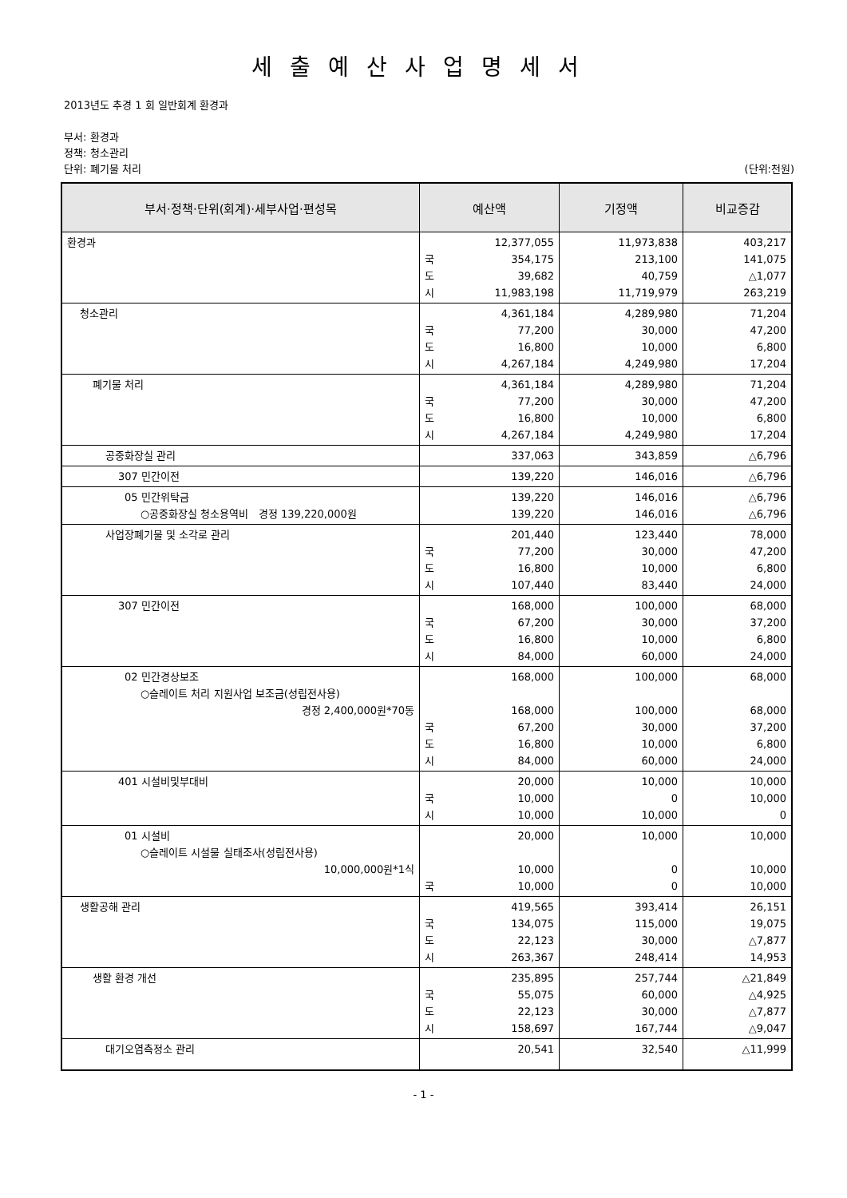세출예산사업명세서
2013년도 추경 1 회 일반회계 환경과
부서: 환경과
정책: 청소관리
단위: 폐기물 처리 (단위:천원)
| 부서·정책·단위(회계)·세부사업·편성목 | 예산액 | 기정액 | 비교증감 |
| --- | --- | --- | --- |
| 환경과 | 12,377,055 국 354,175 도 39,682 시 11,983,198 | 11,973,838 213,100 40,759 11,719,979 | 403,217 141,075 △1,077 263,219 |
| 청소관리 | 4,361,184 국 77,200 도 16,800 시 4,267,184 | 4,289,980 30,000 10,000 4,249,980 | 71,204 47,200 6,800 17,204 |
| 폐기물 처리 | 4,361,184 국 77,200 도 16,800 시 4,267,184 | 4,289,980 30,000 10,000 4,249,980 | 71,204 47,200 6,800 17,204 |
| 공중화장실 관리 | 337,063 | 343,859 | △6,796 |
| 307 민간이전 | 139,220 | 146,016 | △6,796 |
| 05 민간위탁금 ○공중화장실 청소용역비 경정 139,220,000원 | 139,220 139,220 | 146,016 146,016 | △6,796 △6,796 |
| 사업장폐기물 및 소각로 관리 | 201,440 국 77,200 도 16,800 시 107,440 | 123,440 30,000 10,000 83,440 | 78,000 47,200 6,800 24,000 |
| 307 민간이전 | 168,000 국 67,200 도 16,800 시 84,000 | 100,000 30,000 10,000 60,000 | 68,000 37,200 6,800 24,000 |
| 02 민간경상보조 ○슬레이트 처리 지원사업 보조금(성립전사용) 경정 2,400,000원*70동 | 168,000 168,000 국 67,200 도 16,800 시 84,000 | 100,000 100,000 30,000 10,000 60,000 | 68,000 68,000 37,200 6,800 24,000 |
| 401 시설비및부대비 | 20,000 국 10,000 시 10,000 | 10,000 0 10,000 | 10,000 10,000 0 |
| 01 시설비 ○슬레이트 시설물 실태조사(성립전사용) 10,000,000원*1식 | 20,000 10,000 국 10,000 | 10,000 0 0 | 10,000 10,000 10,000 |
| 생활공해 관리 | 419,565 국 134,075 도 22,123 시 263,367 | 393,414 115,000 30,000 248,414 | 26,151 19,075 △7,877 14,953 |
| 생활 환경 개선 | 235,895 국 55,075 도 22,123 시 158,697 | 257,744 60,000 30,000 167,744 | △21,849 △4,925 △7,877 △9,047 |
| 대기오염측정소 관리 | 20,541 | 32,540 | △11,999 |
- 1 -